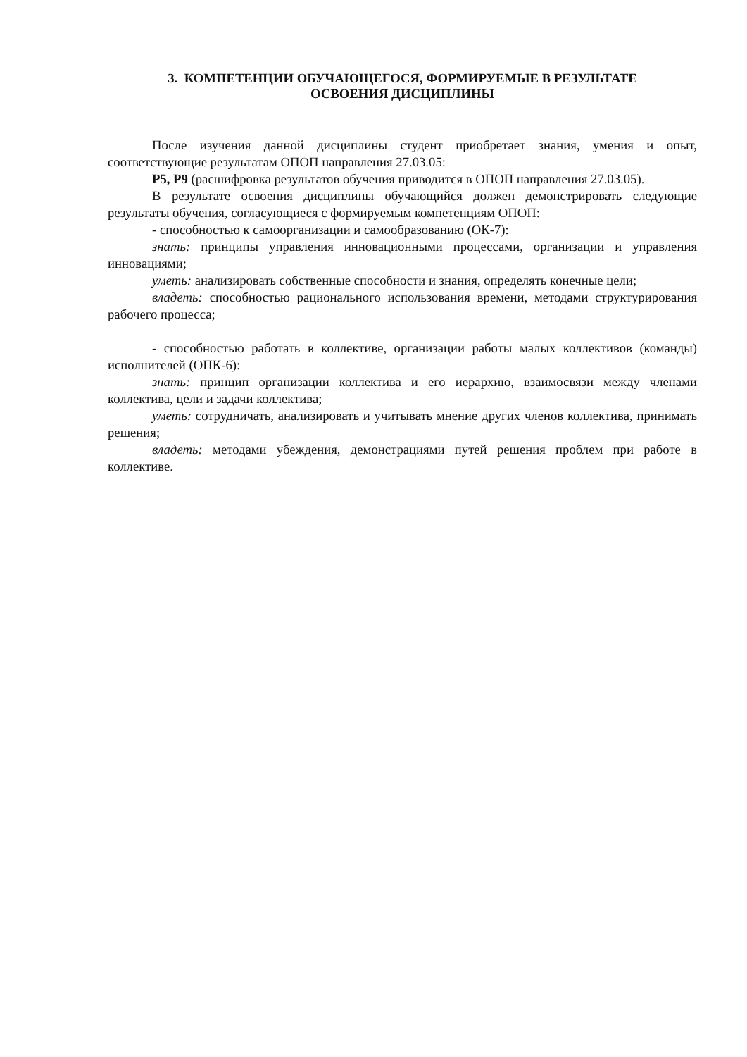3. КОМПЕТЕНЦИИ ОБУЧАЮЩЕГОСЯ, ФОРМИРУЕМЫЕ В РЕЗУЛЬТАТЕ
ОСВОЕНИЯ ДИСЦИПЛИНЫ
После изучения данной дисциплины студент приобретает знания, умения и опыт, соответствующие результатам ОПОП направления 27.03.05:
Р5, Р9 (расшифровка результатов обучения приводится в ОПОП направления 27.03.05).
В результате освоения дисциплины обучающийся должен демонстрировать следующие результаты обучения, согласующиеся с формируемым компетенциям ОПОП:
- способностью к самоорганизации и самообразованию (ОК-7):
знать: принципы управления инновационными процессами, организации и управления инновациями;
уметь: анализировать собственные способности и знания, определять конечные цели;
владеть: способностью рационального использования времени, методами структурирования рабочего процесса;
- способностью работать в коллективе, организации работы малых коллективов (команды) исполнителей (ОПК-6):
знать: принцип организации коллектива и его иерархию, взаимосвязи между членами коллектива, цели и задачи коллектива;
уметь: сотрудничать, анализировать и учитывать мнение других членов коллектива, принимать решения;
владеть: методами убеждения, демонстрациями путей решения проблем при работе в коллективе.